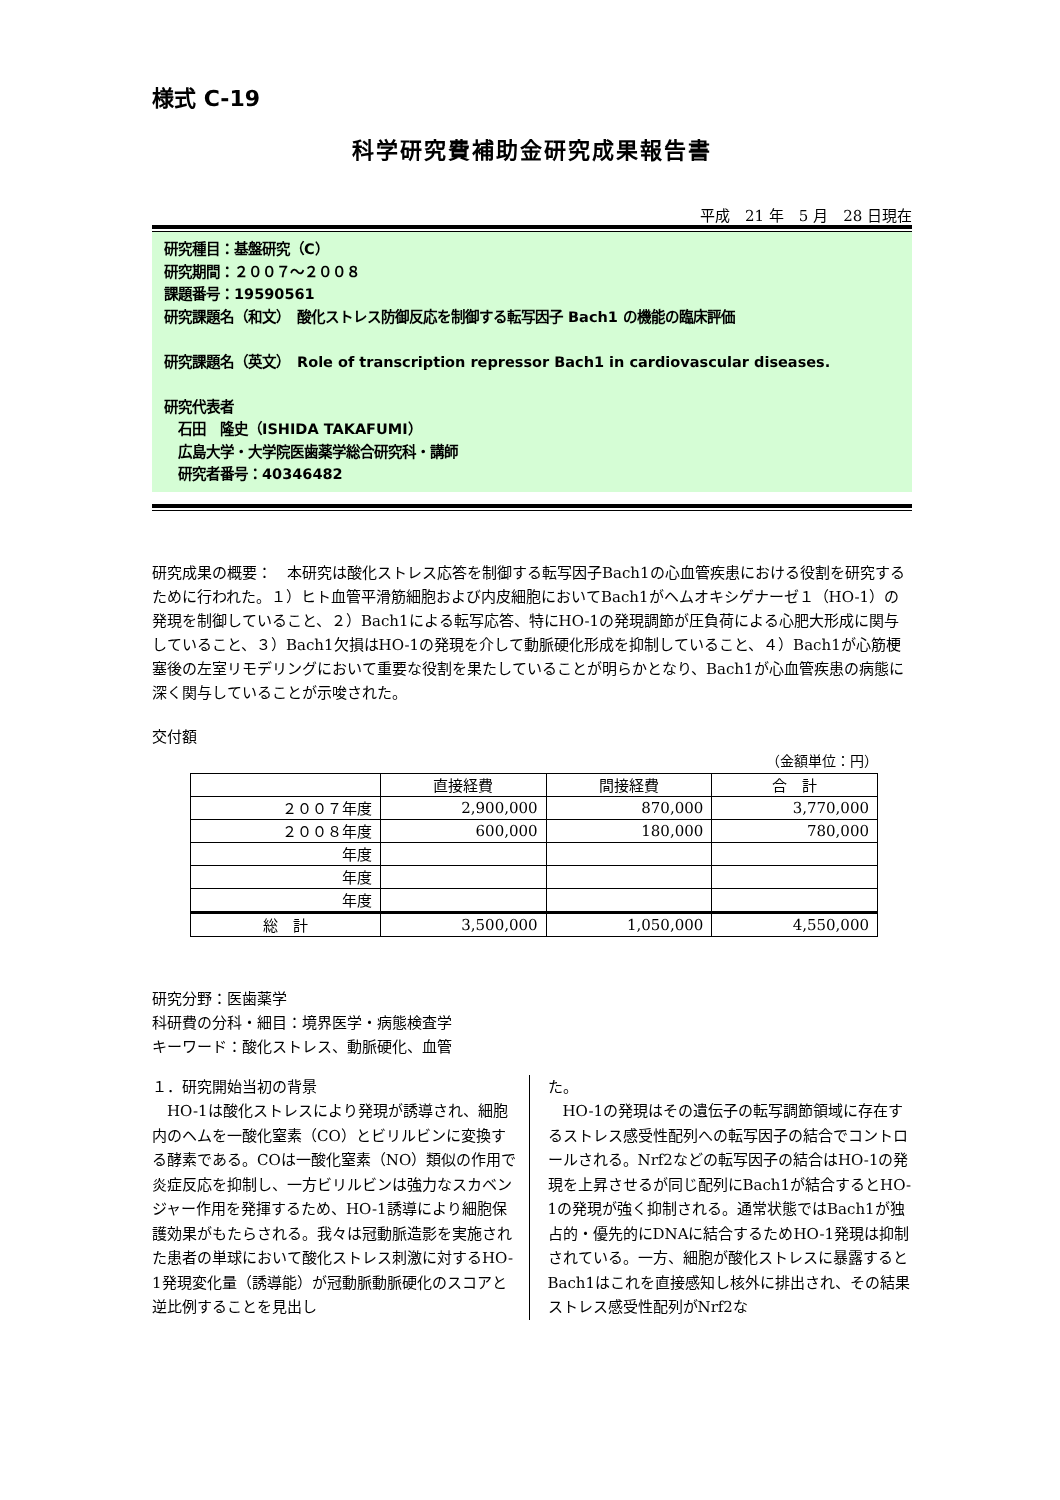様式 C-19
科学研究費補助金研究成果報告書
平成　21 年　5 月　28 日現在
研究種目：基盤研究（C）
研究期間：２００７〜２００８
課題番号：19590561
研究課題名（和文）　酸化ストレス防御反応を制御する転写因子 Bach1 の機能の臨床評価
研究課題名（英文）　Role of transcription repressor Bach1 in cardiovascular diseases.
研究代表者
　石田　隆史（ISHIDA TAKAFUMI）
　広島大学・大学院医歯薬学総合研究科・講師
　研究者番号：40346482
研究成果の概要：　本研究は酸化ストレス応答を制御する転写因子Bach1の心血管疾患における役割を研究するために行われた。１）ヒト血管平滑筋細胞および内皮細胞においてBach1がヘムオキシゲナーゼ１（HO-1）の発現を制御していること、２）Bach1による転写応答、特にHO-1の発現調節が圧負荷による心肥大形成に関与していること、３）Bach1欠損はHO-1の発現を介して動脈硬化形成を抑制していること、４）Bach1が心筋梗塞後の左室リモデリングにおいて重要な役割を果たしていることが明らかとなり、Bach1が心血管疾患の病態に深く関与していることが示唆された。
交付額
（金額単位：円）
| | 直接経費 | 間接経費 | 合 計 |
| --- | --- | --- | --- |
| ２００７年度 | 2,900,000 | 870,000 | 3,770,000 |
| ２００８年度 | 600,000 | 180,000 | 780,000 |
| 年度 | | | |
| 年度 | | | |
| 年度 | | | |
| 総 計 | 3,500,000 | 1,050,000 | 4,550,000 |
研究分野：医歯薬学
科研費の分科・細目：境界医学・病態検査学
キーワード：酸化ストレス、動脈硬化、血管
１．研究開始当初の背景
　HO-1は酸化ストレスにより発現が誘導され、細胞内のヘムを一酸化窒素（CO）とビリルビンに変換する酵素である。COは一酸化窒素（NO）類似の作用で炎症反応を抑制し、一方ビリルビンは強力なスカベンジャー作用を発揮するため、HO-1誘導により細胞保護効果がもたらされる。我々は冠動脈造影を実施された患者の単球において酸化ストレス刺激に対するHO-1発現変化量（誘導能）が冠動脈動脈硬化のスコアと逆比例することを見出し
た。
　HO-1の発現はその遺伝子の転写調節領域に存在するストレス感受性配列への転写因子の結合でコントロールされる。Nrf2などの転写因子の結合はHO-1の発現を上昇させるが同じ配列にBach1が結合するとHO-1の発現が強く抑制される。通常状態ではBach1が独占的・優先的にDNAに結合するためHO-1発現は抑制されている。一方、細胞が酸化ストレスに暴露するとBach1はこれを直接感知し核外に排出され、その結果ストレス感受性配列がNrf2な